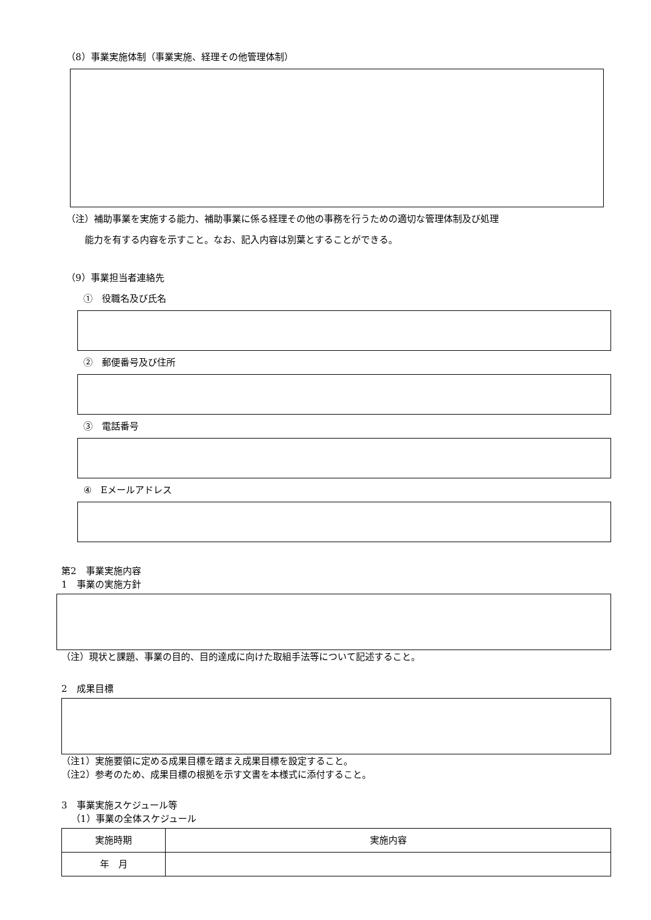（8）事業実施体制（事業実施、経理その他管理体制）
（注）補助事業を実施する能力、補助事業に係る経理その他の事務を行うための適切な管理体制及び処理
能力を有する内容を示すこと。なお、記入内容は別葉とすることができる。
（9）事業担当者連絡先
①　役職名及び氏名
②　郵便番号及び住所
③　電話番号
④　Eメールアドレス
第2　事業実施内容
1　事業の実施方針
（注）現状と課題、事業の目的、目的達成に向けた取組手法等について記述すること。
2　成果目標
（注1）実施要領に定める成果目標を踏まえ成果目標を設定すること。
（注2）参考のため、成果目標の根拠を示す文書を本様式に添付すること。
3　事業実施スケジュール等
（1）事業の全体スケジュール
| 実施時期 | 実施内容 |
| --- | --- |
| 年 月 | |